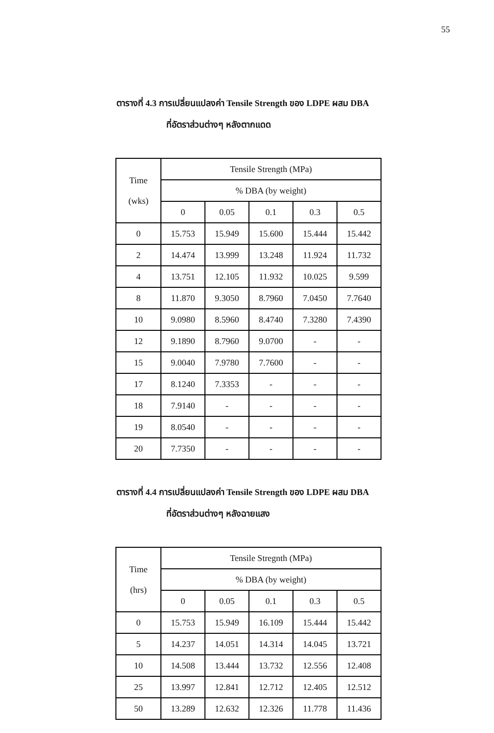55
ตารางที่ 4.3 การเปลี่ยนแปลงค่า Tensile Strength ของ LDPE ผสม DBA
ที่อัตราส่วนต่างๆ หลังตากแดด
| Time (wks) | Tensile Strength (MPa) | | | | |
| --- | --- | --- | --- | --- | --- |
| | % DBA (by weight) | | | | |
| | 0 | 0.05 | 0.1 | 0.3 | 0.5 |
| 0 | 15.753 | 15.949 | 15.600 | 15.444 | 15.442 |
| 2 | 14.474 | 13.999 | 13.248 | 11.924 | 11.732 |
| 4 | 13.751 | 12.105 | 11.932 | 10.025 | 9.599 |
| 8 | 11.870 | 9.3050 | 8.7960 | 7.0450 | 7.7640 |
| 10 | 9.0980 | 8.5960 | 8.4740 | 7.3280 | 7.4390 |
| 12 | 9.1890 | 8.7960 | 9.0700 | - | - |
| 15 | 9.0040 | 7.9780 | 7.7600 | - | - |
| 17 | 8.1240 | 7.3353 | - | - | - |
| 18 | 7.9140 | - | - | - | - |
| 19 | 8.0540 | - | - | - | - |
| 20 | 7.7350 | - | - | - | - |
ตารางที่ 4.4 การเปลี่ยนแปลงค่า Tensile Strength ของ LDPE ผสม DBA
ที่อัตราส่วนต่างๆ หลังฉายแสง
| Time (hrs) | Tensile Stregnth (MPa) | | | | |
| --- | --- | --- | --- | --- | --- |
| | % DBA (by weight) | | | | |
| | 0 | 0.05 | 0.1 | 0.3 | 0.5 |
| 0 | 15.753 | 15.949 | 16.109 | 15.444 | 15.442 |
| 5 | 14.237 | 14.051 | 14.314 | 14.045 | 13.721 |
| 10 | 14.508 | 13.444 | 13.732 | 12.556 | 12.408 |
| 25 | 13.997 | 12.841 | 12.712 | 12.405 | 12.512 |
| 50 | 13.289 | 12.632 | 12.326 | 11.778 | 11.436 |